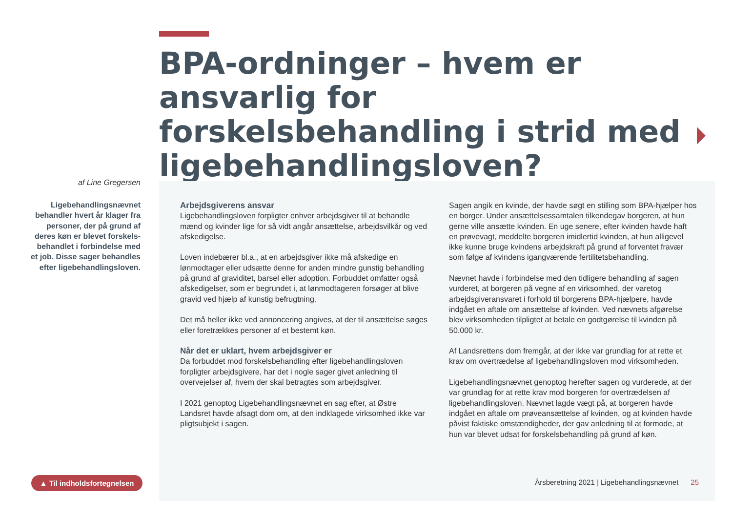BPA-ordninger – hvem er ansvarlig for forskelsbehandling i strid med ligebehandlingsloven?
af Line Gregersen
Ligebehandlingsnævnet behandler hvert år klager fra personer, der på grund af deres køn er blevet forskels-behandlet i forbindelse med et job. Disse sager behandles efter ligebehandlingsloven.
Arbejdsgiverens ansvar
Ligebehandlingsloven forpligter enhver arbejdsgiver til at behandle mænd og kvinder lige for så vidt angår ansættelse, arbejdsvilkår og ved afskedigelse.
Loven indebærer bl.a., at en arbejdsgiver ikke må afskedige en lønmodtager eller udsætte denne for anden mindre gunstig behandling på grund af graviditet, barsel eller adoption. Forbuddet omfatter også afskedigelser, som er begrundet i, at lønmodtageren forsøger at blive gravid ved hjælp af kunstig befrugtning.
Det må heller ikke ved annoncering angives, at der til ansættelse søges eller foretrækkes personer af et bestemt køn.
Når det er uklart, hvem arbejdsgiver er
Da forbuddet mod forskelsbehandling efter ligebehandlingsloven forpligter arbejdsgivere, har det i nogle sager givet anledning til overvejelser af, hvem der skal betragtes som arbejdsgiver.
I 2021 genoptog Ligebehandlingsnævnet en sag efter, at Østre Landsret havde afsagt dom om, at den indklagede virksomhed ikke var pligtsubjekt i sagen.
Sagen angik en kvinde, der havde søgt en stilling som BPA-hjælper hos en borger. Under ansættelsessamtalen tilkendegav borgeren, at hun gerne ville ansætte kvinden. En uge senere, efter kvinden havde haft en prøvevagt, meddelte borgeren imidlertid kvinden, at hun alligevel ikke kunne bruge kvindens arbejdskraft på grund af forventet fravær som følge af kvindens igangværende fertilitetsbehandling.
Nævnet havde i forbindelse med den tidligere behandling af sagen vurderet, at borgeren på vegne af en virksomhed, der varetog arbejdsgiveransvaret i forhold til borgerens BPA-hjælpere, havde indgået en aftale om ansættelse af kvinden. Ved nævnets afgørelse blev virksomheden tilpligtet at betale en godtgørelse til kvinden på 50.000 kr.
Af Landsrettens dom fremgår, at der ikke var grundlag for at rette et krav om overtrædelse af ligebehandlingsloven mod virksomheden.
Ligebehandlingsnævnet genoptog herefter sagen og vurderede, at der var grundlag for at rette krav mod borgeren for overtrædelsen af ligebehandlingsloven. Nævnet lagde vægt på, at borgeren havde indgået en aftale om prøveansættelse af kvinden, og at kvinden havde påvist faktiske omstændigheder, der gav anledning til at formode, at hun var blevet udsat for forskelsbehandling på grund af køn.
▲ Til indholdsfortegnelsen
Årsberetning 2021 | Ligebehandlingsnævnet 25